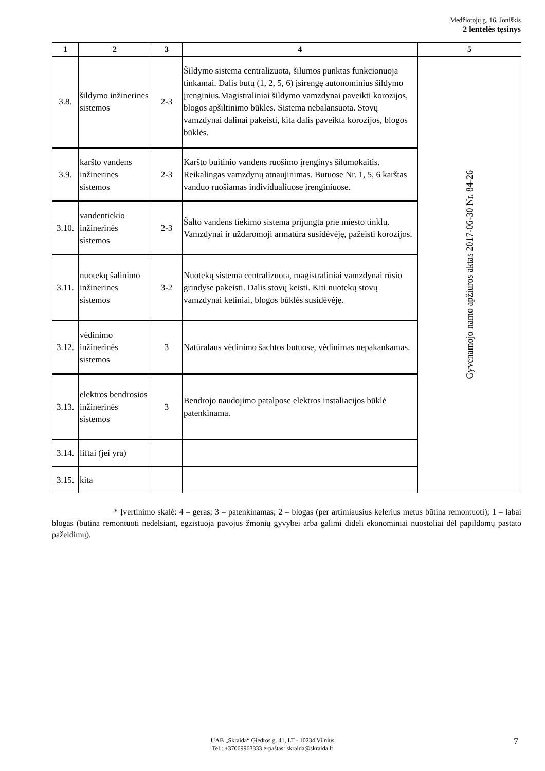Medžiotojų g. 16, Joniškis
2 lentelės tęsinys
| 1 | 2 | 3 | 4 | 5 |
| --- | --- | --- | --- | --- |
| 3.8. | šildymo inžinerinės sistemos | 2-3 | Šildymo sistema centralizuota, šilumos punktas funkcionuoja tinkamai. Dalis butų (1, 2, 5, 6) įsirengę autonominius šildymo įrenginius.Magistraliniai šildymo vamzdynai paveikti korozijos, blogos apšiltinimo būklės. Sistema nebalansuota. Stovų vamzdynai dalinai pakeisti, kita dalis paveikta korozijos, blogos būklės. | Gyvenamojo namo apžiūros aktas 2017-06-30 Nr. 84-26 |
| 3.9. | karšto vandens inžinerinės sistemos | 2-3 | Karšto buitinio vandens ruošimo įrenginys šilumokaitis. Reikalingas vamzdynų atnaujinimas. Butuose Nr. 1, 5, 6 karštas vanduo ruošiamas individualiuose įrenginiuose. | |
| 3.10. | vandentiekio inžinerinės sistemos | 2-3 | Šalto vandens tiekimo sistema prijungta prie miesto tinklų. Vamzdynai ir uždaromoji armatūra susidėvėję, pažeisti korozijos. | |
| 3.11. | nuotekų šalinimo inžinerinės sistemos | 3-2 | Nuotekų sistema centralizuota, magistraliniai vamzdynai rūsio grindyse pakeisti. Dalis stovų keisti. Kiti nuotekų stovų vamzdynai ketiniai, blogos būklės susidėvėję. | |
| 3.12. | vėdinimo inžinerinės sistemos | 3 | Natūralaus vėdinimo šachtos butuose, vėdinimas nepakankamas. | |
| 3.13. | elektros bendrosios inžinerinės sistemos | 3 | Bendrojo naudojimo patalpose elektros instaliacijos būklė patenkinama. | |
| 3.14. | liftai (jei yra) | | | |
| 3.15. | kita | | | |
* Įvertinimo skalė: 4 – geras; 3 – patenkinamas; 2 – blogas (per artimiausius kelerius metus būtina remontuoti); 1 – labai blogas (būtina remontuoti nedelsiant, egzistuoja pavojus žmonių gyvybei arba galimi dideli ekonominiai nuostoliai dėl papildomų pastato pažeidimų).
UAB „Skraida“ Giedros g. 41, LT - 10234 Vilnius
Tel.: +37069963333 e-paštas: skraida@skraida.lt
7